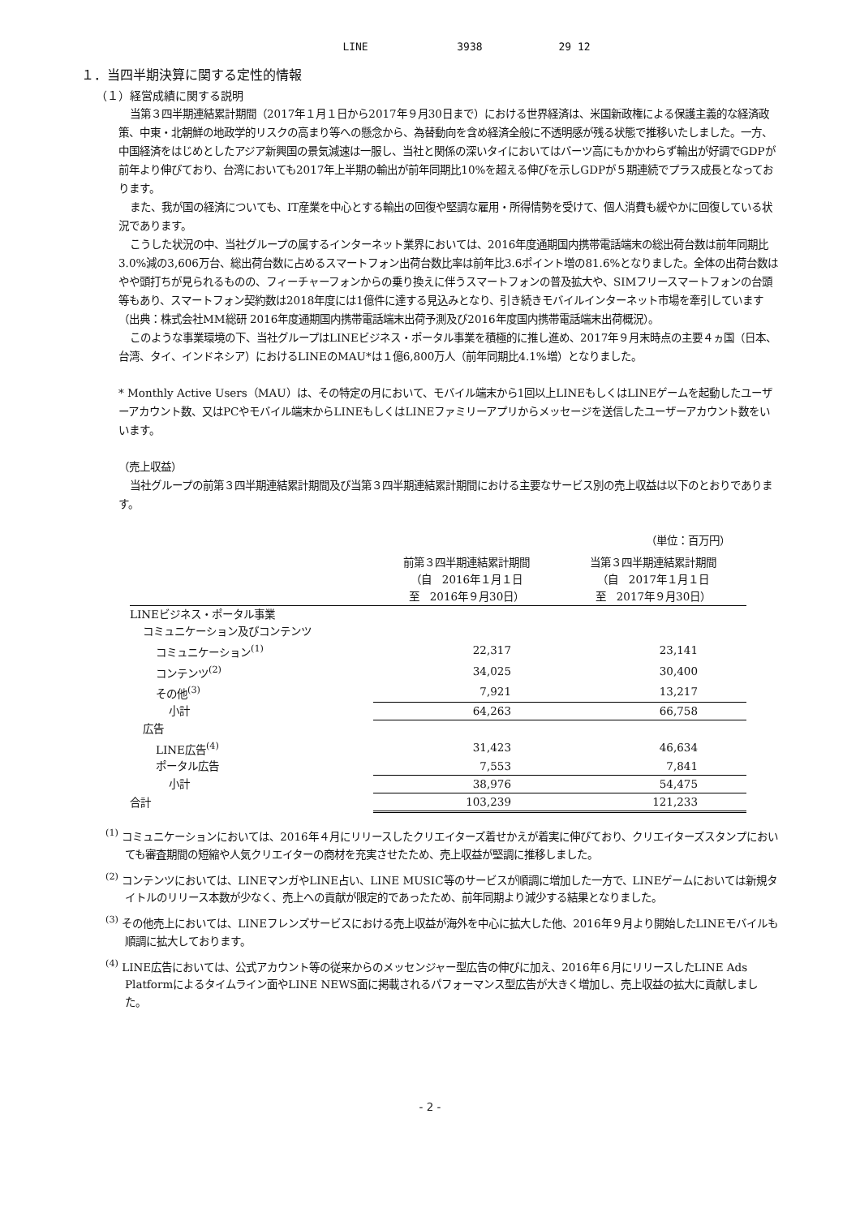LINE 3938 29 12
１．当四半期決算に関する定性的情報
（１）経営成績に関する説明
当第３四半期連結累計期間（2017年１月１日から2017年９月30日まで）における世界経済は、米国新政権による保護主義的な経済政策、中東・北朝鮮の地政学的リスクの高まり等への懸念から、為替動向を含め経済全般に不透明感が残る状態で推移いたしました。一方、中国経済をはじめとしたアジア新興国の景気減速は一服し、当社と関係の深いタイにおいてはバーツ高にもかかわらず輸出が好調でGDPが前年より伸びており、台湾においても2017年上半期の輸出が前年同期比10%を超える伸びを示しGDPが５期連続でプラス成長となっております。
また、我が国の経済についても、IT産業を中心とする輸出の回復や堅調な雇用・所得情勢を受けて、個人消費も緩やかに回復している状況であります。
こうした状況の中、当社グループの属するインターネット業界においては、2016年度通期国内携帯電話端末の総出荷台数は前年同期比3.0%減の3,606万台、総出荷台数に占めるスマートフォン出荷台数比率は前年比3.6ポイント増の81.6%となりました。全体の出荷台数はやや頭打ちが見られるものの、フィーチャーフォンからの乗り換えに伴うスマートフォンの普及拡大や、SIMフリースマートフォンの台頭等もあり、スマートフォン契約数は2018年度には1億件に達する見込みとなり、引き続きモバイルインターネット市場を牽引しています（出典：株式会社MM総研 2016年度通期国内携帯電話端末出荷予測及び2016年度国内携帯電話端末出荷概況）。
このような事業環境の下、当社グループはLINEビジネス・ポータル事業を積極的に推し進め、2017年９月末時点の主要４ヵ国（日本、台湾、タイ、インドネシア）におけるLINEのMAU*は１億6,800万人（前年同期比4.1%増）となりました。
* Monthly Active Users（MAU）は、その特定の月において、モバイル端末から1回以上LINEもしくはLINEゲームを起動したユーザーアカウント数、又はPCやモバイル端末からLINEもしくはLINEファミリーアプリからメッセージを送信したユーザーアカウント数をいいます。
（売上収益）
当社グループの前第３四半期連結累計期間及び当第３四半期連結累計期間における主要なサービス別の売上収益は以下のとおりであります。
（単位：百万円）
| | 前第３四半期連結累計期間 （自 2016年１月１日 至 2016年９月30日） | 当第３四半期連結累計期間 （自 2017年１月１日 至 2017年９月30日） |
| --- | --- | --- |
| LINEビジネス・ポータル事業 | | |
| コミュニケーション及びコンテンツ | | |
| コミュニケーション<sup>(1)</sup> | 22,317 | 23,141 |
| コンテンツ<sup>(2)</sup> | 34,025 | 30,400 |
| その他<sup>(3)</sup> | 7,921 | 13,217 |
| 小計 | 64,263 | 66,758 |
| 広告 | | |
| LINE広告<sup>(4)</sup> | 31,423 | 46,634 |
| ポータル広告 | 7,553 | 7,841 |
| 小計 | 38,976 | 54,475 |
| 合計 | 103,239 | 121,233 |
<sup>(1)</sup> コミュニケーションにおいては、2016年４月にリリースしたクリエイターズ着せかえが着実に伸びており、クリエイターズスタンプにおいても審査期間の短縮や人気クリエイターの商材を充実させたため、売上収益が堅調に推移しました。
<sup>(2)</sup> コンテンツにおいては、LINEマンガやLINE占い、LINE MUSIC等のサービスが順調に増加した一方で、LINEゲームにおいては新規タイトルのリリース本数が少なく、売上への貢献が限定的であったため、前年同期より減少する結果となりました。
<sup>(3)</sup> その他売上においては、LINEフレンズサービスにおける売上収益が海外を中心に拡大した他、2016年９月より開始したLINEモバイルも順調に拡大しております。
<sup>(4)</sup> LINE広告においては、公式アカウント等の従来からのメッセンジャー型広告の伸びに加え、2016年６月にリリースしたLINE Ads Platformによるタイムライン面やLINE NEWS面に掲載されるパフォーマンス型広告が大きく増加し、売上収益の拡大に貢献しました。
- 2 -